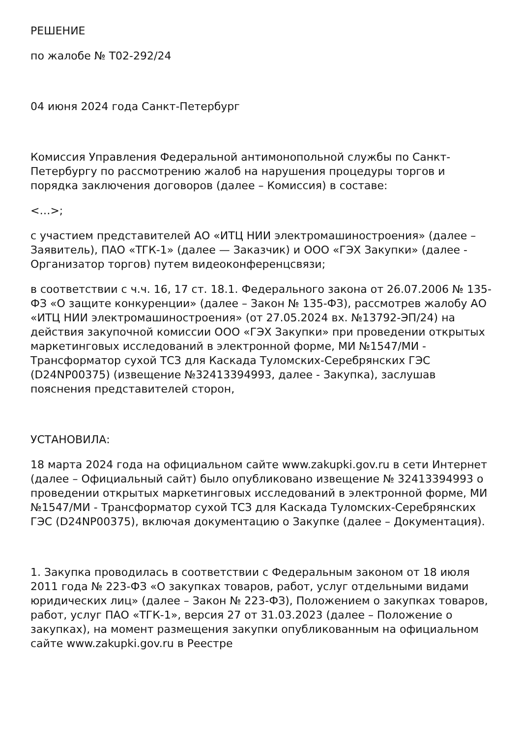РЕШЕНИЕ
по жалобе № Т02-292/24
04 июня 2024 года Санкт-Петербург
Комиссия Управления Федеральной антимонопольной службы по Санкт-Петербургу по рассмотрению жалоб на нарушения процедуры торгов и порядка заключения договоров (далее – Комиссия) в составе:
<…>;
с участием представителей АО «ИТЦ НИИ электромашиностроения» (далее – Заявитель), ПАО «ТГК-1» (далее — Заказчик) и ООО «ГЭХ Закупки» (далее - Организатор торгов) путем видеоконференцсвязи;
в соответствии с ч.ч. 16, 17 ст. 18.1. Федерального закона от 26.07.2006 № 135-ФЗ «О защите конкуренции» (далее – Закон № 135-ФЗ), рассмотрев жалобу АО «ИТЦ НИИ электромашиностроения» (от 27.05.2024 вх. №13792-ЭП/24) на действия закупочной комиссии ООО «ГЭХ Закупки» при проведении открытых маркетинговых исследований в электронной форме, МИ №1547/МИ - Трансформатор сухой ТСЗ для Каскада Туломских-Серебрянских ГЭС (D24NP00375) (извещение №32413394993, далее - Закупка), заслушав пояснения представителей сторон,
УСТАНОВИЛА:
18 марта 2024 года на официальном сайте www.zakupki.gov.ru в сети Интернет (далее – Официальный сайт) было опубликовано извещение № 32413394993 о проведении открытых маркетинговых исследований в электронной форме, МИ №1547/МИ - Трансформатор сухой ТСЗ для Каскада Туломских-Серебрянских ГЭС (D24NP00375), включая документацию о Закупке (далее – Документация).
1. Закупка проводилась в соответствии с Федеральным законом от 18 июля 2011 года № 223-ФЗ «О закупках товаров, работ, услуг отдельными видами юридических лиц» (далее – Закон № 223-ФЗ), Положением о закупках товаров, работ, услуг ПАО «ТГК-1», версия 27 от 31.03.2023 (далее – Положение о закупках), на момент размещения закупки опубликованным на официальном сайте www.zakupki.gov.ru в Реестре